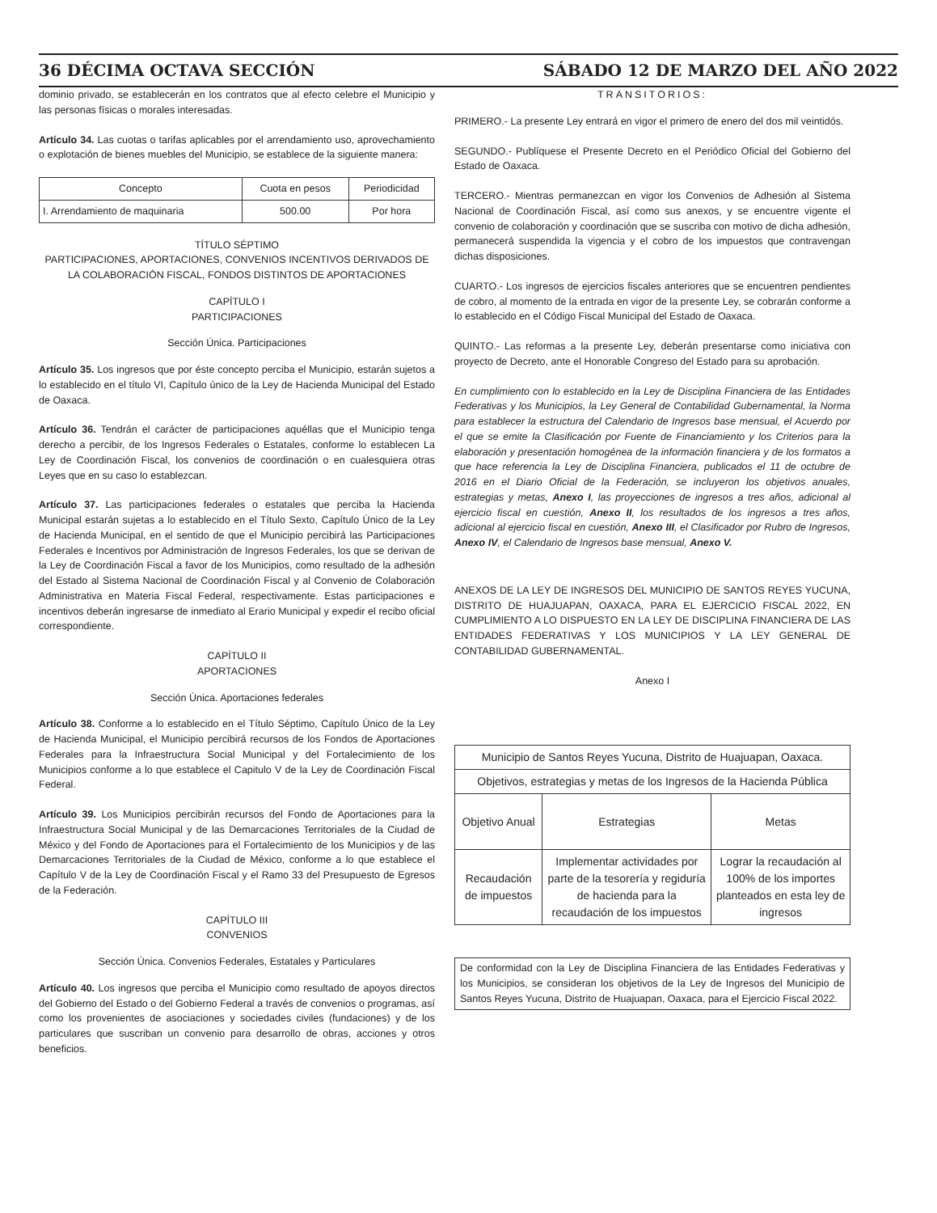36 DÉCIMA OCTAVA SECCIÓN SÁBADO 12 DE MARZO DEL AÑO 2022
dominio privado, se establecerán en los contratos que al efecto celebre el Municipio y las personas físicas o morales interesadas.
Artículo 34. Las cuotas o tarifas aplicables por el arrendamiento uso, aprovechamiento o explotación de bienes muebles del Municipio, se establece de la siguiente manera:
| Concepto | Cuota en pesos | Periodicidad |
| --- | --- | --- |
| I. Arrendamiento de maquinaria | 500.00 | Por hora |
TÍTULO SÉPTIMO
PARTICIPACIONES, APORTACIONES, CONVENIOS INCENTIVOS DERIVADOS DE LA COLABORACIÓN FISCAL, FONDOS DISTINTOS DE APORTACIONES
CAPÍTULO I
PARTICIPACIONES
Sección Única. Participaciones
Artículo 35. Los ingresos que por éste concepto perciba el Municipio, estarán sujetos a lo establecido en el título VI, Capítulo único de la Ley de Hacienda Municipal del Estado de Oaxaca.
Artículo 36. Tendrán el carácter de participaciones aquéllas que el Municipio tenga derecho a percibir, de los Ingresos Federales o Estatales, conforme lo establecen La Ley de Coordinación Fiscal, los convenios de coordinación o en cualesquiera otras Leyes que en su caso lo establezcan.
Artículo 37. Las participaciones federales o estatales que perciba la Hacienda Municipal estarán sujetas a lo establecido en el Título Sexto, Capítulo Único de la Ley de Hacienda Municipal, en el sentido de que el Municipio percibirá las Participaciones Federales e Incentivos por Administración de Ingresos Federales, los que se derivan de la Ley de Coordinación Fiscal a favor de los Municipios, como resultado de la adhesión del Estado al Sistema Nacional de Coordinación Fiscal y al Convenio de Colaboración Administrativa en Materia Fiscal Federal, respectivamente. Estas participaciones e incentivos deberán ingresarse de inmediato al Erario Municipal y expedir el recibo oficial correspondiente.
CAPÍTULO II
APORTACIONES
Sección Única. Aportaciones federales
Artículo 38. Conforme a lo establecido en el Título Séptimo, Capítulo Único de la Ley de Hacienda Municipal, el Municipio percibirá recursos de los Fondos de Aportaciones Federales para la Infraestructura Social Municipal y del Fortalecimiento de los Municipios conforme a lo que establece el Capitulo V de la Ley de Coordinación Fiscal Federal.
Artículo 39. Los Municipios percibirán recursos del Fondo de Aportaciones para la Infraestructura Social Municipal y de las Demarcaciones Territoriales de la Ciudad de México y del Fondo de Aportaciones para el Fortalecimiento de los Municipios y de las Demarcaciones Territoriales de la Ciudad de México, conforme a lo que establece el Capítulo V de la Ley de Coordinación Fiscal y el Ramo 33 del Presupuesto de Egresos de la Federación.
CAPÍTULO III
CONVENIOS
Sección Única. Convenios Federales, Estatales y Particulares
Artículo 40. Los ingresos que perciba el Municipio como resultado de apoyos directos del Gobierno del Estado o del Gobierno Federal a través de convenios o programas, así como los provenientes de asociaciones y sociedades civiles (fundaciones) y de los particulares que suscriban un convenio para desarrollo de obras, acciones y otros beneficios.
TRANSITORIOS:
PRIMERO.- La presente Ley entrará en vigor el primero de enero del dos mil veintidós.
SEGUNDO.- Publíquese el Presente Decreto en el Periódico Oficial del Gobierno del Estado de Oaxaca.
TERCERO.- Mientras permanezcan en vigor los Convenios de Adhesión al Sistema Nacional de Coordinación Fiscal, así como sus anexos, y se encuentre vigente el convenio de colaboración y coordinación que se suscriba con motivo de dicha adhesión, permanecerá suspendida la vigencia y el cobro de los impuestos que contravengan dichas disposiciones.
CUARTO.- Los ingresos de ejercicios fiscales anteriores que se encuentren pendientes de cobro, al momento de la entrada en vigor de la presente Ley, se cobrarán conforme a lo establecido en el Código Fiscal Municipal del Estado de Oaxaca.
QUINTO.- Las reformas a la presente Ley, deberán presentarse como iniciativa con proyecto de Decreto, ante el Honorable Congreso del Estado para su aprobación.
En cumplimiento con lo establecido en la Ley de Disciplina Financiera de las Entidades Federativas y los Municipios, la Ley General de Contabilidad Gubernamental, la Norma para establecer la estructura del Calendario de Ingresos base mensual, el Acuerdo por el que se emite la Clasificación por Fuente de Financiamiento y los Criterios para la elaboración y presentación homogénea de la información financiera y de los formatos a que hace referencia la Ley de Disciplina Financiera, publicados el 11 de octubre de 2016 en el Diario Oficial de la Federación, se incluyeron los objetivos anuales, estrategias y metas, Anexo I, las proyecciones de ingresos a tres años, adicional al ejercicio fiscal en cuestión, Anexo II, los resultados de los ingresos a tres años, adicional al ejercicio fiscal en cuestión, Anexo III, el Clasificador por Rubro de Ingresos, Anexo IV, el Calendario de Ingresos base mensual, Anexo V.
ANEXOS DE LA LEY DE INGRESOS DEL MUNICIPIO DE SANTOS REYES YUCUNA, DISTRITO DE HUAJUAPAN, OAXACA, PARA EL EJERCICIO FISCAL 2022, EN CUMPLIMIENTO A LO DISPUESTO EN LA LEY DE DISCIPLINA FINANCIERA DE LAS ENTIDADES FEDERATIVAS Y LOS MUNICIPIOS Y LA LEY GENERAL DE CONTABILIDAD GUBERNAMENTAL.
Anexo I
| Municipio de Santos Reyes Yucuna, Distrito de Huajuapan, Oaxaca. | | |
| Objetivos, estrategias y metas de los Ingresos de la Hacienda Pública | | |
| Objetivo Anual | Estrategias | Metas |
| Recaudación de impuestos | Implementar actividades por parte de la tesorería y regiduría de hacienda para la recaudación de los impuestos | Lograr la recaudación al 100% de los importes planteados en esta ley de ingresos |
De conformidad con la Ley de Disciplina Financiera de las Entidades Federativas y los Municipios, se consideran los objetivos de la Ley de Ingresos del Municipio de Santos Reyes Yucuna, Distrito de Huajuapan, Oaxaca, para el Ejercicio Fiscal 2022.